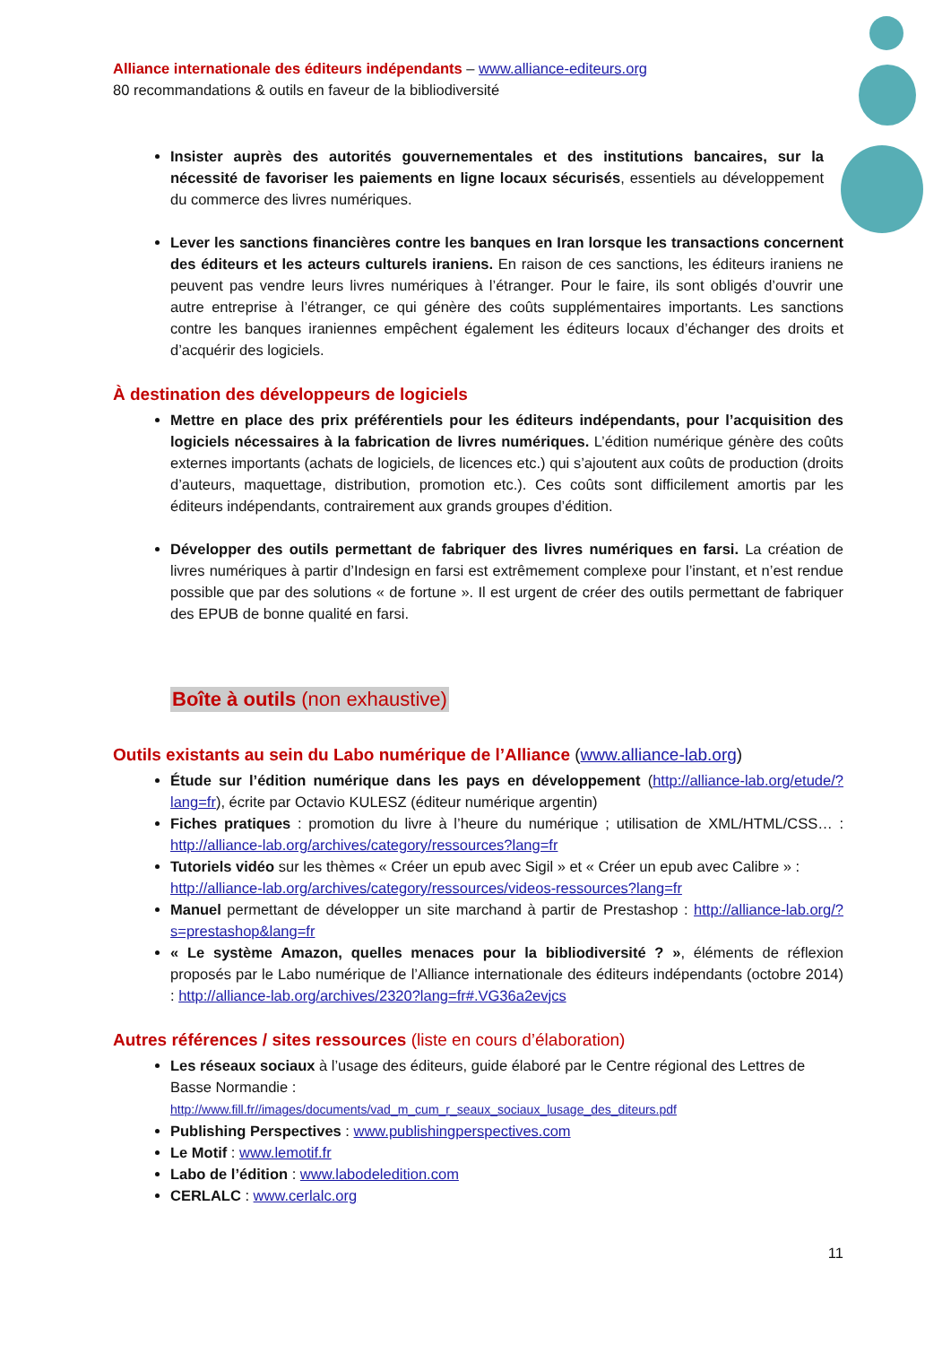Alliance internationale des éditeurs indépendants – www.alliance-editeurs.org
80 recommandations & outils en faveur de la bibliodiversité
Insister auprès des autorités gouvernementales et des institutions bancaires, sur la nécessité de favoriser les paiements en ligne locaux sécurisés, essentiels au développement du commerce des livres numériques.
Lever les sanctions financières contre les banques en Iran lorsque les transactions concernent des éditeurs et les acteurs culturels iraniens. En raison de ces sanctions, les éditeurs iraniens ne peuvent pas vendre leurs livres numériques à l’étranger. Pour le faire, ils sont obligés d’ouvrir une autre entreprise à l’étranger, ce qui génère des coûts supplémentaires importants. Les sanctions contre les banques iraniennes empêchent également les éditeurs locaux d’échanger des droits et d’acquérir des logiciels.
À destination des développeurs de logiciels
Mettre en place des prix préférentiels pour les éditeurs indépendants, pour l’acquisition des logiciels nécessaires à la fabrication de livres numériques. L’édition numérique génère des coûts externes importants (achats de logiciels, de licences etc.) qui s’ajoutent aux coûts de production (droits d’auteurs, maquettage, distribution, promotion etc.). Ces coûts sont difficilement amortis par les éditeurs indépendants, contrairement aux grands groupes d’édition.
Développer des outils permettant de fabriquer des livres numériques en farsi. La création de livres numériques à partir d’Indesign en farsi est extrêmement complexe pour l’instant, et n’est rendue possible que par des solutions « de fortune ». Il est urgent de créer des outils permettant de fabriquer des EPUB de bonne qualité en farsi.
Boîte à outils (non exhaustive)
Outils existants au sein du Labo numérique de l’Alliance (www.alliance-lab.org)
Étude sur l’édition numérique dans les pays en développement (http://alliance-lab.org/etude/?lang=fr), écrite par Octavio KULESZ (éditeur numérique argentin)
Fiches pratiques : promotion du livre à l’heure du numérique ; utilisation de XML/HTML/CSS… : http://alliance-lab.org/archives/category/ressources?lang=fr
Tutoriels vidéo sur les thèmes « Créer un epub avec Sigil » et « Créer un epub avec Calibre » : http://alliance-lab.org/archives/category/ressources/videos-ressources?lang=fr
Manuel permettant de développer un site marchand à partir de Prestashop : http://alliance-lab.org/?s=prestashop&lang=fr
« Le système Amazon, quelles menaces pour la bibliodiversité ? », éléments de réflexion proposés par le Labo numérique de l’Alliance internationale des éditeurs indépendants (octobre 2014) : http://alliance-lab.org/archives/2320?lang=fr#.VG36a2evjcs
Autres références / sites ressources (liste en cours d’élaboration)
Les réseaux sociaux à l’usage des éditeurs, guide élaboré par le Centre régional des Lettres de Basse Normandie :
http://www.fill.fr//images/documents/vad_m_cum_r_seaux_sociaux_lusage_des_diteurs.pdf
Publishing Perspectives : www.publishingperspectives.com
Le Motif : www.lemotif.fr
Labo de l’édition : www.labodeledition.com
CERLALC : www.cerlalc.org
11